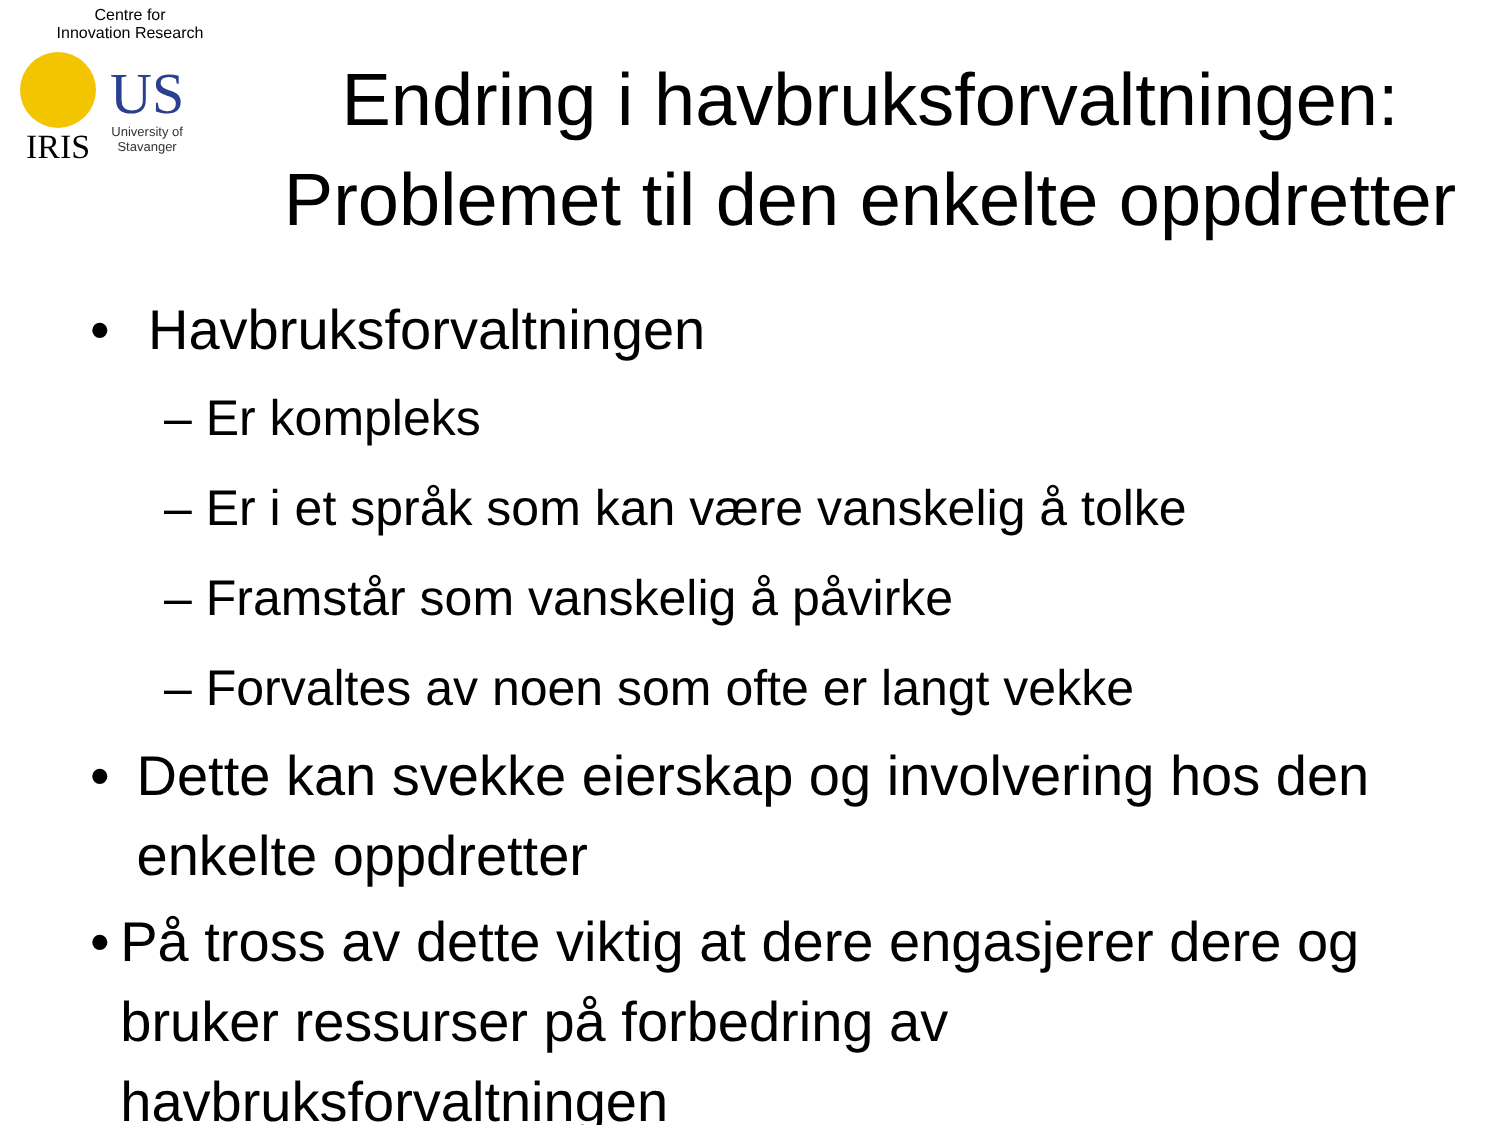Centre for
Innovation Research
IRIS
US
University of
Stavanger
Endring i havbruksforvaltningen:
Problemet til den enkelte oppdretter
• Havbruksforvaltningen
– Er kompleks
– Er i et språk som kan være vanskelig å tolke
– Framstår som vanskelig å påvirke
– Forvaltes av noen som ofte er langt vekke
• Dette kan svekke eierskap og involvering hos den enkelte oppdretter
• På tross av dette viktig at dere engasjerer dere og bruker ressurser på forbedring av havbruksforvaltningen